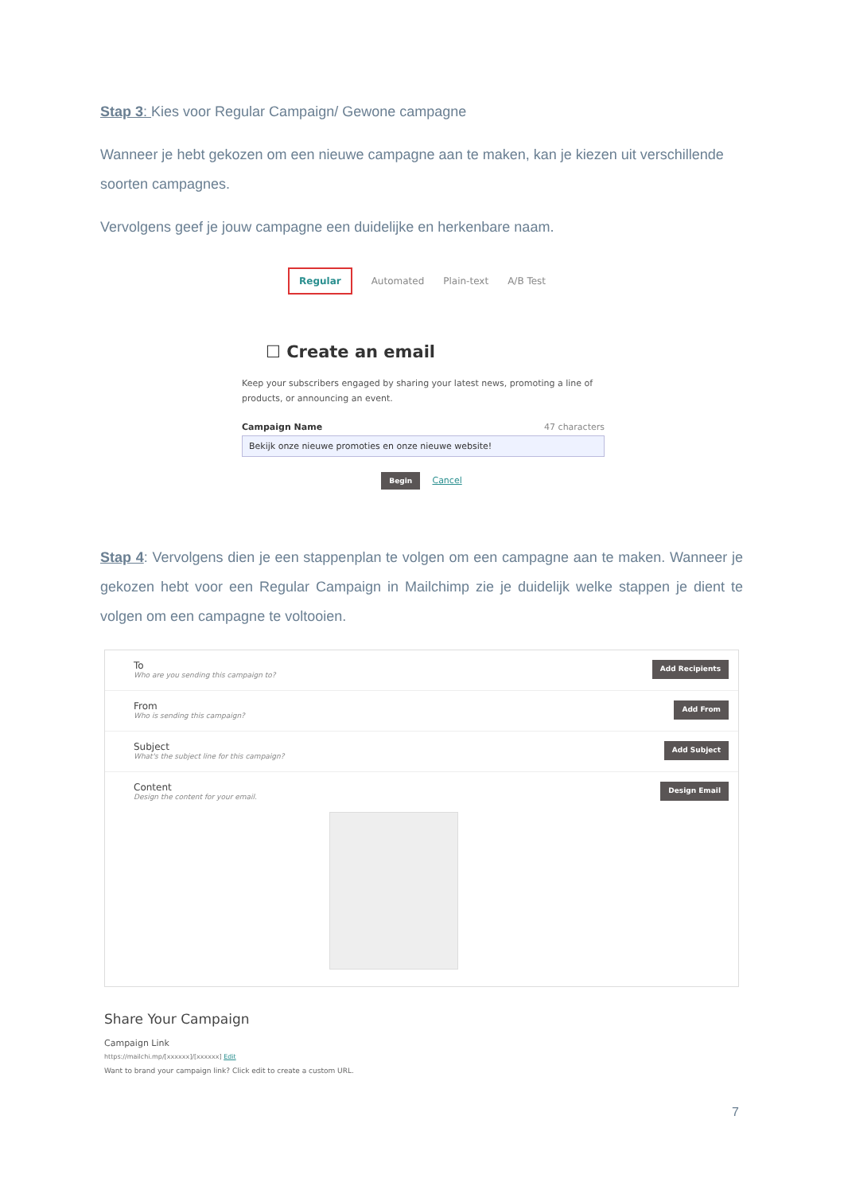Stap 3: Kies voor Regular Campaign/ Gewone campagne
Wanneer je hebt gekozen om een nieuwe campagne aan te maken, kan je kiezen uit verschillende soorten campagnes.
Vervolgens geef je jouw campagne een duidelijke en herkenbare naam.
Regular Automated Plain-text A/B Test
☐ Create an email
Keep your subscribers engaged by sharing your latest news, promoting a line of products, or announcing an event.
Campaign Name 47 characters
Bekijk onze nieuwe promoties en onze nieuwe website!
Begin Cancel
Stap 4: Vervolgens dien je een stappenplan te volgen om een campagne aan te maken. Wanneer je gekozen hebt voor een Regular Campaign in Mailchimp zie je duidelijk welke stappen je dient te volgen om een campagne te voltooien.
To
Who are you sending this campaign to?
Add Recipients
From
Who is sending this campaign?
Add From
Subject
What's the subject line for this campaign?
Add Subject
Content
Design the content for your email.
Design Email
Share Your Campaign
Campaign Link
https://mailchi.mp/[xxxxxx]/[xxxxxx] Edit
Want to brand your campaign link? Click edit to create a custom URL.
7